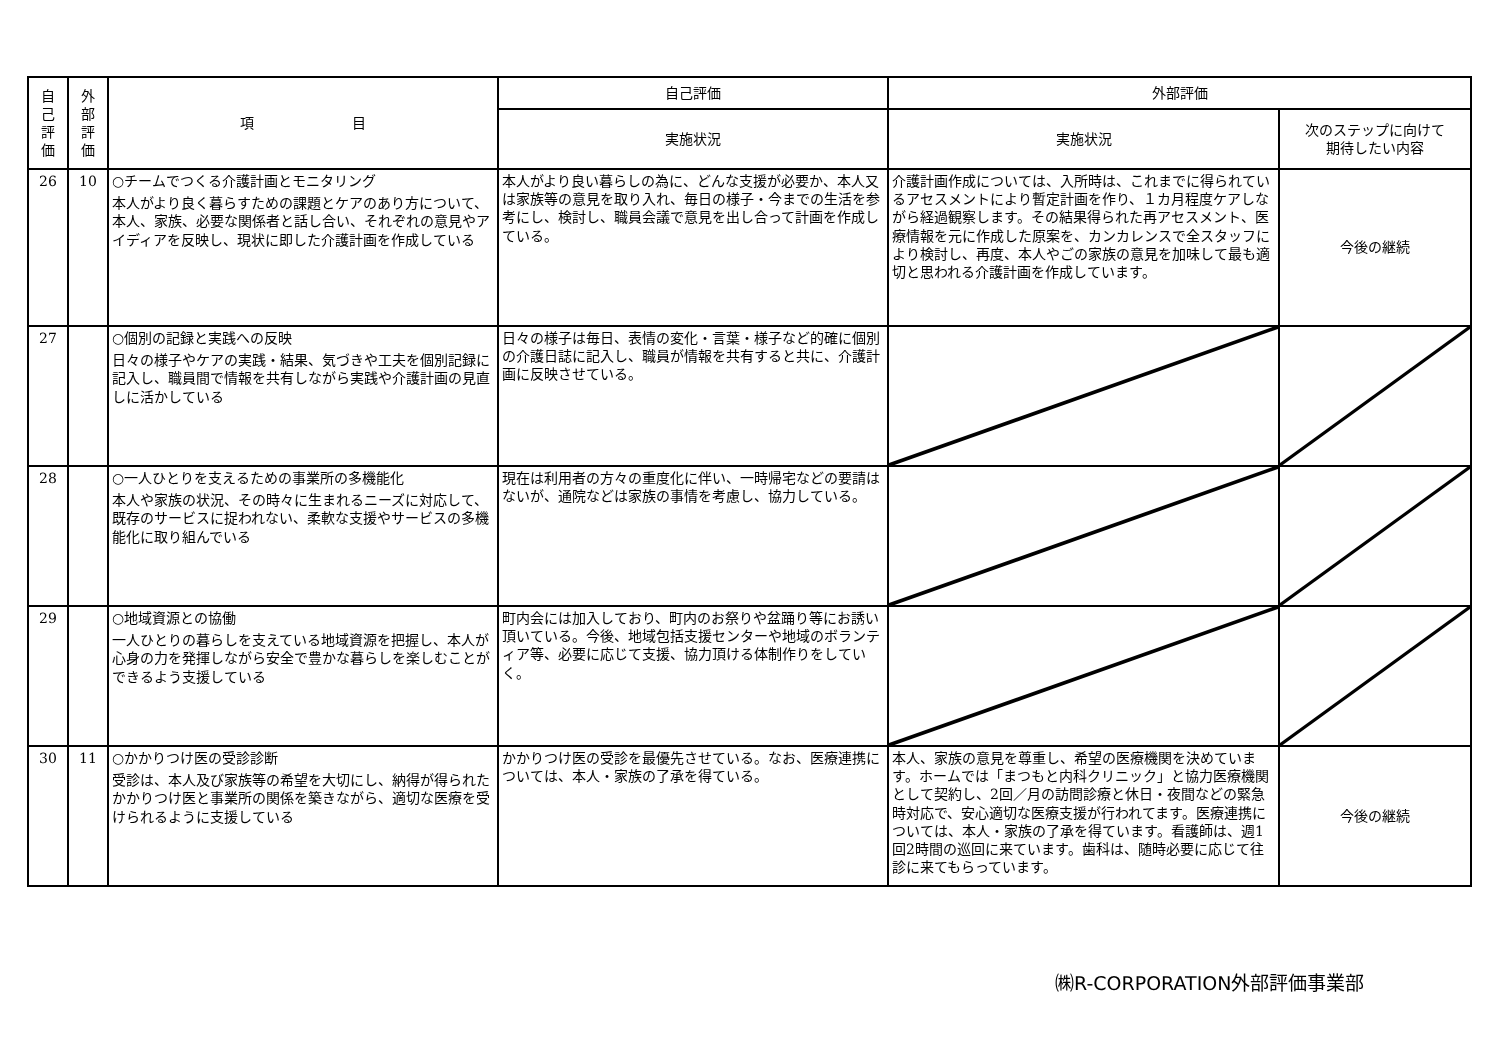| 自 己 評 価 | 外 部 評 価 | 項 目 | 自己評価 | 外部評価 | |
| --- | --- | --- | --- | --- | --- |
| | | | 実施状況 | 実施状況 | 次のステップに向けて 期待したい内容 |
| 26 | 10 | ○チームでつくる介護計画とモニタリング 本人がより良く暮らすための課題とケアのあり方について、本人、家族、必要な関係者と話し合い、それぞれの意見やアイディアを反映し、現状に即した介護計画を作成している | 本人がより良い暮らしの為に、どんな支援が必要か、本人又は家族等の意見を取り入れ、毎日の様子・今までの生活を参考にし、検討し、職員会議で意見を出し合って計画を作成している。 | 介護計画作成については、入所時は、これまでに得られているアセスメントにより暫定計画を作り、１カ月程度ケアしながら経過観察します。その結果得られた再アセスメント、医療情報を元に作成した原案を、カンカレンスで全スタッフにより検討し、再度、本人やごの家族の意見を加味して最も適切と思われる介護計画を作成しています。 | 今後の継続 |
| 27 | | ○個別の記録と実践への反映 日々の様子やケアの実践・結果、気づきや工夫を個別記録に記入し、職員間で情報を共有しながら実践や介護計画の見直しに活かしている | 日々の様子は毎日、表情の変化・言葉・様子など的確に個別の介護日誌に記入し、職員が情報を共有すると共に、介護計画に反映させている。 | | |
| 28 | | ○一人ひとりを支えるための事業所の多機能化 本人や家族の状況、その時々に生まれるニーズに対応して、既存のサービスに捉われない、柔軟な支援やサービスの多機能化に取り組んでいる | 現在は利用者の方々の重度化に伴い、一時帰宅などの要請はないが、通院などは家族の事情を考慮し、協力している。 | | |
| 29 | | ○地域資源との協働 一人ひとりの暮らしを支えている地域資源を把握し、本人が心身の力を発揮しながら安全で豊かな暮らしを楽しむことができるよう支援している | 町内会には加入しており、町内のお祭りや盆踊り等にお誘い頂いている。今後、地域包括支援センターや地域のボランティア等、必要に応じて支援、協力頂ける体制作りをしていく。 | | |
| 30 | 11 | ○かかりつけ医の受診診断 受診は、本人及び家族等の希望を大切にし、納得が得られたかかりつけ医と事業所の関係を築きながら、適切な医療を受けられるように支援している | かかりつけ医の受診を最優先させている。なお、医療連携については、本人・家族の了承を得ている。 | 本人、家族の意見を尊重し、希望の医療機関を決めています。ホームでは「まつもと内科クリニック」と協力医療機関として契約し、2回／月の訪問診療と休日・夜間などの緊急時対応で、安心適切な医療支援が行われてます。医療連携については、本人・家族の了承を得ています。看護師は、週1回2時間の巡回に来ています。歯科は、随時必要に応じて往診に来てもらっています。 | 今後の継続 |
㈱R-CORPORATION外部評価事業部